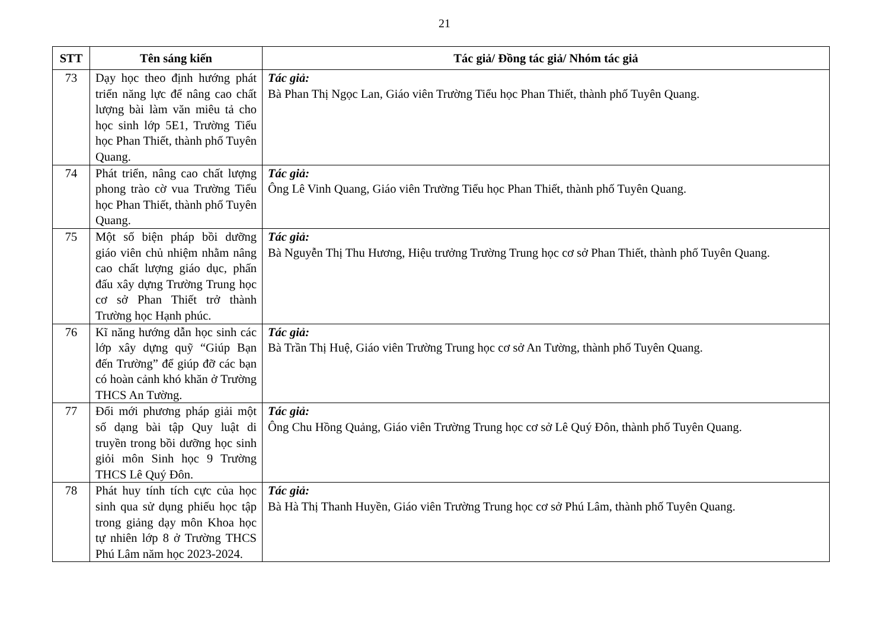21
| STT | Tên sáng kiến | Tác giả/ Đồng tác giả/ Nhóm tác giả |
| --- | --- | --- |
| 73 | Dạy học theo định hướng phát triển năng lực để nâng cao chất lượng bài làm văn miêu tả cho học sinh lớp 5E1, Trường Tiểu học Phan Thiết, thành phố Tuyên Quang. | Tác giả: Bà Phan Thị Ngọc Lan, Giáo viên Trường Tiểu học Phan Thiết, thành phố Tuyên Quang. |
| 74 | Phát triển, nâng cao chất lượng phong trào cờ vua Trường Tiểu học Phan Thiết, thành phố Tuyên Quang. | Tác giả: Ông Lê Vinh Quang, Giáo viên Trường Tiểu học Phan Thiết, thành phố Tuyên Quang. |
| 75 | Một số biện pháp bồi dưỡng giáo viên chủ nhiệm nhằm nâng cao chất lượng giáo dục, phấn đấu xây dựng Trường Trung học cơ sở Phan Thiết trở thành Trường học Hạnh phúc. | Tác giả: Bà Nguyễn Thị Thu Hương, Hiệu trưởng Trường Trung học cơ sở Phan Thiết, thành phố Tuyên Quang. |
| 76 | Kĩ năng hướng dẫn học sinh các lớp xây dựng quỹ “Giúp Bạn đến Trường” để giúp đỡ các bạn có hoàn cảnh khó khăn ở Trường THCS An Tường. | Tác giả: Bà Trần Thị Huệ, Giáo viên Trường Trung học cơ sở An Tường, thành phố Tuyên Quang. |
| 77 | Đổi mới phương pháp giải một số dạng bài tập Quy luật di truyền trong bồi dưỡng học sinh giỏi môn Sinh học 9 Trường THCS Lê Quý Đôn. | Tác giả: Ông Chu Hồng Quảng, Giáo viên Trường Trung học cơ sở Lê Quý Đôn, thành phố Tuyên Quang. |
| 78 | Phát huy tính tích cực của học sinh qua sử dụng phiếu học tập trong giảng dạy môn Khoa học tự nhiên lớp 8 ở Trường THCS Phú Lâm năm học 2023-2024. | Tác giả: Bà Hà Thị Thanh Huyền, Giáo viên Trường Trung học cơ sở Phú Lâm, thành phố Tuyên Quang. |